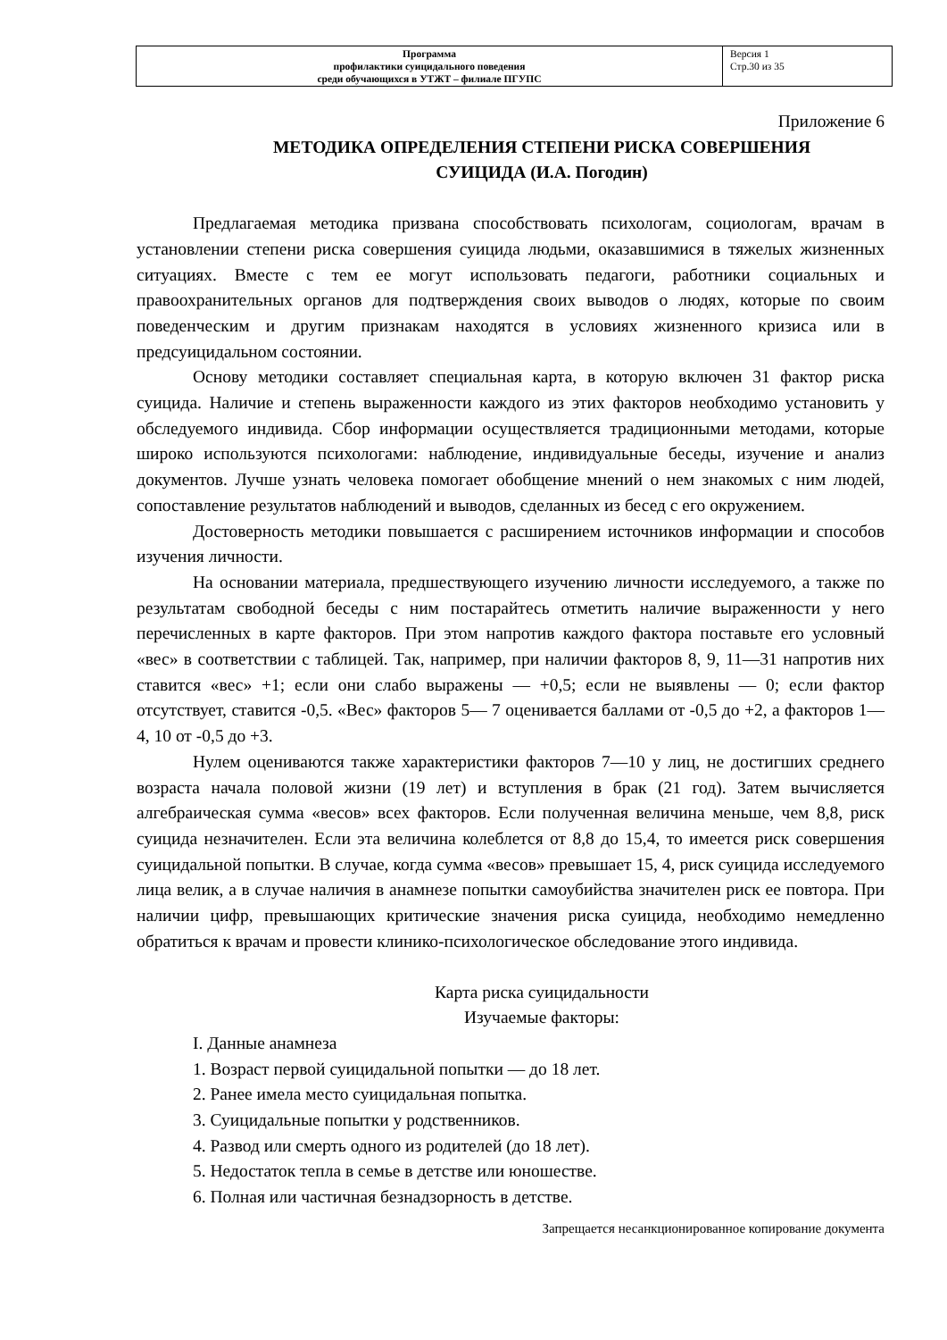| Программа профилактики суицидального поведения среди обучающихся в УТЖТ – филиале ПГУПС | Версия 1 Стр.30 из 35 |
Приложение 6
МЕТОДИКА ОПРЕДЕЛЕНИЯ СТЕПЕНИ РИСКА СОВЕРШЕНИЯ
СУИЦИДА (И.А. Погодин)
Предлагаемая методика призвана способствовать психологам, социологам, врачам в установлении степени риска совершения суицида людьми, оказавшимися в тяжелых жизненных ситуациях. Вместе с тем ее могут использовать педагоги, работники социальных и правоохранительных органов для подтверждения своих выводов о людях, которые по своим поведенческим и другим признакам находятся в условиях жизненного кризиса или в предсуицидальном состоянии.
Основу методики составляет специальная карта, в которую включен 31 фактор риска суицида. Наличие и степень выраженности каждого из этих факторов необходимо установить у обследуемого индивида. Сбор информации осуществляется традиционными методами, которые широко используются психологами: наблюдение, индивидуальные беседы, изучение и анализ документов. Лучше узнать человека помогает обобщение мнений о нем знакомых с ним людей, сопоставление результатов наблюдений и выводов, сделанных из бесед с его окружением.
Достоверность методики повышается с расширением источников информации и способов изучения личности.
На основании материала, предшествующего изучению личности исследуемого, а также по результатам свободной беседы с ним постарайтесь отметить наличие выраженности у него перечисленных в карте факторов. При этом напротив каждого фактора поставьте его условный «вес» в соответствии с таблицей. Так, например, при наличии факторов 8, 9, 11—31 напротив них ставится «вес» +1; если они слабо выражены — +0,5; если не выявлены — 0; если фактор отсутствует, ставится -0,5. «Вес» факторов 5— 7 оценивается баллами от -0,5 до +2, а факторов 1—4, 10 от -0,5 до +3.
Нулем оцениваются также характеристики факторов 7—10 у лиц, не достигших среднего возраста начала половой жизни (19 лет) и вступления в брак (21 год). Затем вычисляется алгебраическая сумма «весов» всех факторов. Если полученная величина меньше, чем 8,8, риск суицида незначителен. Если эта величина колеблется от 8,8 до 15,4, то имеется риск совершения суицидальной попытки. В случае, когда сумма «весов» превышает 15, 4, риск суицида исследуемого лица велик, а в случае наличия в анамнезе попытки самоубийства значителен риск ее повтора. При наличии цифр, превышающих критические значения риска суицида, необходимо немедленно обратиться к врачам и провести клинико-психологическое обследование этого индивида.
Карта риска суицидальности
Изучаемые факторы:
I. Данные анамнеза
1. Возраст первой суицидальной попытки — до 18 лет.
2. Ранее имела место суицидальная попытка.
3. Суицидальные попытки у родственников.
4. Развод или смерть одного из родителей (до 18 лет).
5. Недостаток тепла в семье в детстве или юношестве.
6. Полная или частичная безнадзорность в детстве.
Запрещается несанкционированное копирование документа